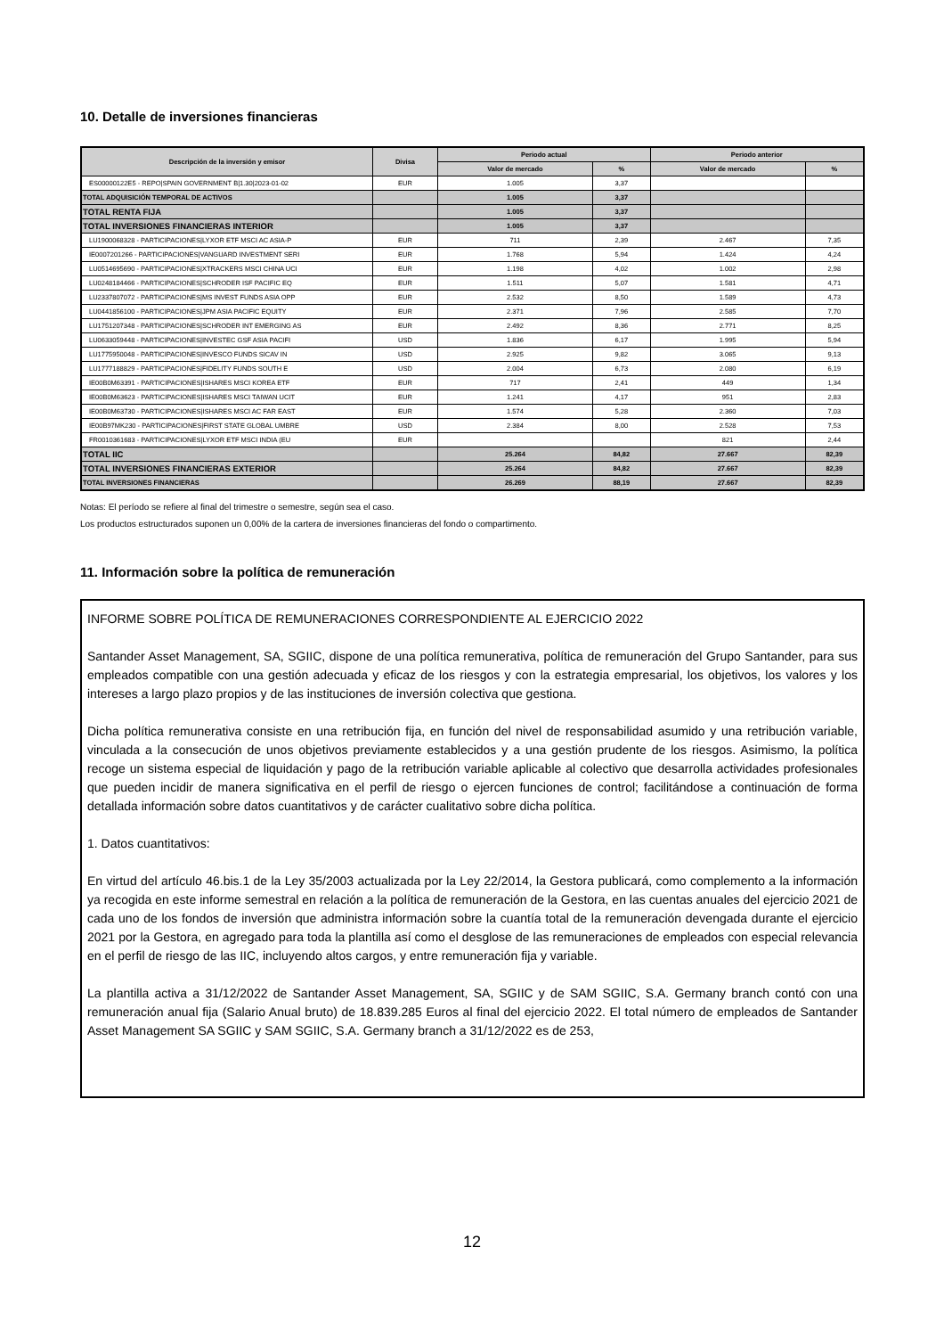10. Detalle de inversiones financieras
| Descripción de la inversión y emisor | Divisa | Periodo actual | | Periodo anterior | |
| --- | --- | --- | --- | --- | --- |
| | | Valor de mercado | % | Valor de mercado | % |
| ES00000122E5 - REPO/SPAIN GOVERNMENT B/1.30/2023-01-02 | EUR | 1.005 | 3,37 | | |
| TOTAL ADQUISICIÓN TEMPORAL DE ACTIVOS | | 1.005 | 3,37 | | |
| TOTAL RENTA FIJA | | 1.005 | 3,37 | | |
| TOTAL INVERSIONES FINANCIERAS INTERIOR | | 1.005 | 3,37 | | |
| LU1900068328 - PARTICIPACIONES/LYXOR ETF MSCI AC ASIA-P | EUR | 711 | 2,39 | 2.467 | 7,35 |
| IE0007201266 - PARTICIPACIONES/VANGUARD INVESTMENT SERI | EUR | 1.768 | 5,94 | 1.424 | 4,24 |
| LU0514695690 - PARTICIPACIONES/XTRACKERS MSCI CHINA UCI | EUR | 1.198 | 4,02 | 1.002 | 2,98 |
| LU0248184466 - PARTICIPACIONES/SCHRODER ISF PACIFIC EQ | EUR | 1.511 | 5,07 | 1.581 | 4,71 |
| LU2337807072 - PARTICIPACIONES/MS INVEST FUNDS ASIA OPP | EUR | 2.532 | 8,50 | 1.589 | 4,73 |
| LU0441856100 - PARTICIPACIONES/JPM ASIA PACIFIC EQUITY | EUR | 2.371 | 7,96 | 2.585 | 7,70 |
| LU1751207348 - PARTICIPACIONES/SCHRODER INT EMERGING AS | EUR | 2.492 | 8,36 | 2.771 | 8,25 |
| LU0633059448 - PARTICIPACIONES/INVESTEC GSF ASIA PACIFI | USD | 1.836 | 6,17 | 1.995 | 5,94 |
| LU1775950048 - PARTICIPACIONES/INVESCO FUNDS SICAV IN | USD | 2.925 | 9,82 | 3.065 | 9,13 |
| LU1777188829 - PARTICIPACIONES/FIDELITY FUNDS SOUTH E | USD | 2.004 | 6,73 | 2.080 | 6,19 |
| IE00B0M63391 - PARTICIPACIONES/ISHARES MSCI KOREA ETF | EUR | 717 | 2,41 | 449 | 1,34 |
| IE00B0M63623 - PARTICIPACIONES/ISHARES MSCI TAIWAN UCIT | EUR | 1.241 | 4,17 | 951 | 2,83 |
| IE00B0M63730 - PARTICIPACIONES/ISHARES MSCI AC FAR EAST | EUR | 1.574 | 5,28 | 2.360 | 7,03 |
| IE00B97MK230 - PARTICIPACIONES/FIRST STATE GLOBAL UMBRE | USD | 2.384 | 8,00 | 2.528 | 7,53 |
| FR0010361683 - PARTICIPACIONES/LYXOR ETF MSCI INDIA (EU | EUR | | | 821 | 2,44 |
| TOTAL IIC | | 25.264 | 84,82 | 27.667 | 82,39 |
| TOTAL INVERSIONES FINANCIERAS EXTERIOR | | 25.264 | 84,82 | 27.667 | 82,39 |
| TOTAL INVERSIONES FINANCIERAS | | 26.269 | 88,19 | 27.667 | 82,39 |
Notas: El período se refiere al final del trimestre o semestre, según sea el caso.
Los productos estructurados suponen un 0,00% de la cartera de inversiones financieras del fondo o compartimento.
11. Información sobre la política de remuneración
INFORME SOBRE POLÍTICA DE REMUNERACIONES CORRESPONDIENTE AL EJERCICIO 2022
Santander Asset Management, SA, SGIIC, dispone de una política remunerativa, política de remuneración del Grupo Santander, para sus empleados compatible con una gestión adecuada y eficaz de los riesgos y con la estrategia empresarial, los objetivos, los valores y los intereses a largo plazo propios y de las instituciones de inversión colectiva que gestiona.
Dicha política remunerativa consiste en una retribución fija, en función del nivel de responsabilidad asumido y una retribución variable, vinculada a la consecución de unos objetivos previamente establecidos y a una gestión prudente de los riesgos. Asimismo, la política recoge un sistema especial de liquidación y pago de la retribución variable aplicable al colectivo que desarrolla actividades profesionales que pueden incidir de manera significativa en el perfil de riesgo o ejercen funciones de control; facilitándose a continuación de forma detallada información sobre datos cuantitativos y de carácter cualitativo sobre dicha política.
1. Datos cuantitativos:
En virtud del artículo 46.bis.1 de la Ley 35/2003 actualizada por la Ley 22/2014, la Gestora publicará, como complemento a la información ya recogida en este informe semestral en relación a la política de remuneración de la Gestora, en las cuentas anuales del ejercicio 2021 de cada uno de los fondos de inversión que administra información sobre la cuantía total de la remuneración devengada durante el ejercicio 2021 por la Gestora, en agregado para toda la plantilla así como el desglose de las remuneraciones de empleados con especial relevancia en el perfil de riesgo de las IIC, incluyendo altos cargos, y entre remuneración fija y variable.
La plantilla activa a 31/12/2022 de Santander Asset Management, SA, SGIIC y de SAM SGIIC, S.A. Germany branch contó con una remuneración anual fija (Salario Anual bruto) de 18.839.285 Euros al final del ejercicio 2022. El total número de empleados de Santander Asset Management SA SGIIC y SAM SGIIC, S.A. Germany branch a 31/12/2022 es de 253,
12